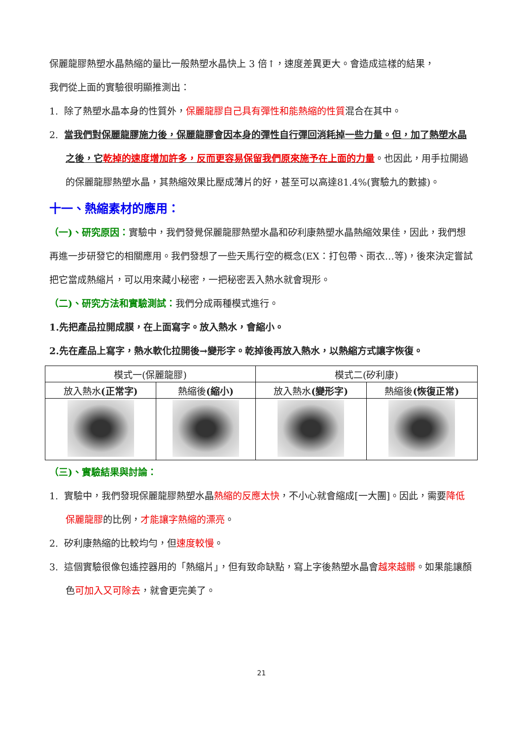保麗龍膠熱塑水晶熱縮的量比一般熱塑水晶快上 3 倍↑，速度差異更大。會造成這樣的結果，
我們從上面的實驗很明顯推測出：
1. 除了熱塑水晶本身的性質外，保麗龍膠自己具有彈性和能熱縮的性質混合在其中。
2. 當我們對保麗龍膠施力後，保麗龍膠會因本身的彈性自行彈回消耗掉一些力量。但，加了熱塑水晶之後，它乾掉的速度增加許多，反而更容易保留我們原來施予在上面的力量。也因此，用手拉開過的保麗龍膠熱塑水晶，其熱縮效果比壓成薄片的好，甚至可以高達81.4%(實驗九的數據)。
十一、熱縮素材的應用：
（一)、研究原因：實驗中，我們發覺保麗龍膠熱塑水晶和矽利康熱塑水晶熱縮效果佳，因此，我們想再進一步研發它的相關應用。我們發想了一些天馬行空的概念(EX：打包帶、雨衣…等)，後來決定嘗試把它當成熱縮片，可以用來藏小秘密，一把秘密丟入熱水就會現形。
（二)、研究方法和實驗測試：我們分成兩種模式進行。
1.先把產品拉開成膜，在上面寫字。放入熱水，會縮小。
2.先在產品上寫字，熱水軟化拉開後→變形字。乾掉後再放入熱水，以熱縮方式讓字恢復。
| 模式一(保麗龍膠) | | 模式二(矽利康) | |
| 放入熱水 (正常字) | 熱縮後 (縮小) | 放入熱水 (變形字) | 熱縮後 (恢復正常) |
（三)、實驗結果與討論：
1. 實驗中，我們發現保麗龍膠熱塑水晶熱縮的反應太快，不小心就會縮成[一大團]。因此，需要降低保麗龍膠的比例，才能讓字熱縮的漂亮。
2. 矽利康熱縮的比較均勻，但速度較慢。
3. 這個實驗很像包遙控器用的「熱縮片」，但有致命缺點，寫上字後熱塑水晶會越來越髒。如果能讓顏色可加入又可除去，就會更完美了。
21